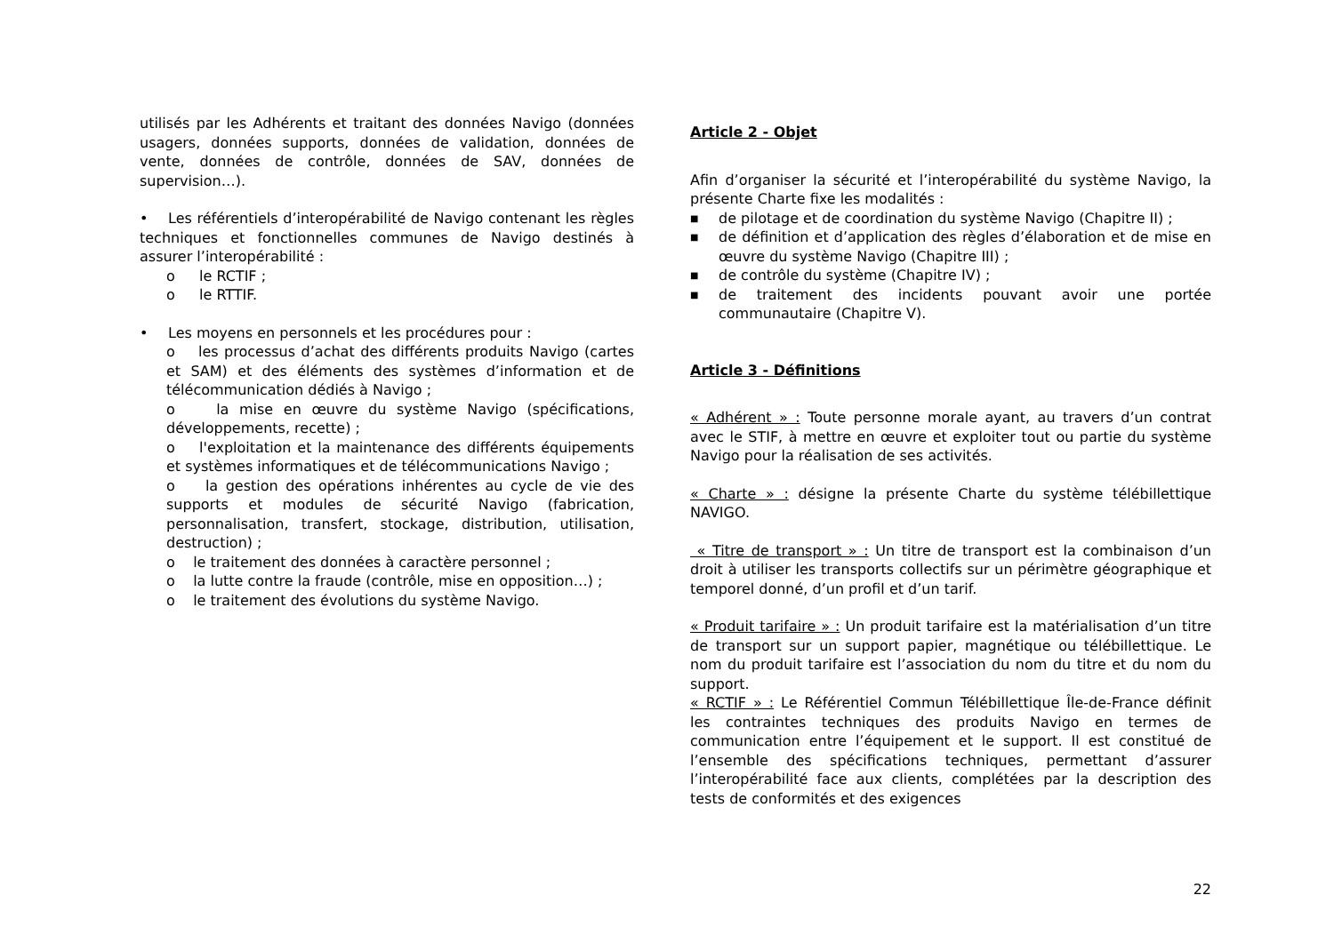utilisés par les Adhérents et traitant des données Navigo (données usagers, données supports, données de validation, données de vente, données de contrôle, données de SAV, données de supervision…).
• Les référentiels d’interopérabilité de Navigo contenant les règles techniques et fonctionnelles communes de Navigo destinés à assurer l’interopérabilité :
o le RCTIF ;
o le RTTIF.
• Les moyens en personnels et les procédures pour :
o les processus d’achat des différents produits Navigo (cartes et SAM) et des éléments des systèmes d’information et de télécommunication dédiés à Navigo ;
o la mise en œuvre du système Navigo (spécifications, développements, recette) ;
o l'exploitation et la maintenance des différents équipements et systèmes informatiques et de télécommunications Navigo ;
o la gestion des opérations inhérentes au cycle de vie des supports et modules de sécurité Navigo (fabrication, personnalisation, transfert, stockage, distribution, utilisation, destruction) ;
o le traitement des données à caractère personnel ;
o la lutte contre la fraude (contrôle, mise en opposition…) ;
o le traitement des évolutions du système Navigo.
Article 2 - Objet
Afin d’organiser la sécurité et l’interopérabilité du système Navigo, la présente Charte fixe les modalités :
■
de pilotage et de coordination du système Navigo (Chapitre II) ;
■
de définition et d’application des règles d’élaboration et de mise en œuvre du système Navigo (Chapitre III) ;
■
de contrôle du système (Chapitre IV) ;
■
de traitement des incidents pouvant avoir une portée communautaire (Chapitre V).
Article 3 - Définitions
« Adhérent » : Toute personne morale ayant, au travers d’un contrat avec le STIF, à mettre en œuvre et exploiter tout ou partie du système Navigo pour la réalisation de ses activités.
« Charte » : désigne la présente Charte du système télébillettique NAVIGO.
« Titre de transport » : Un titre de transport est la combinaison d’un droit à utiliser les transports collectifs sur un périmètre géographique et temporel donné, d’un profil et d’un tarif.
« Produit tarifaire » : Un produit tarifaire est la matérialisation d’un titre de transport sur un support papier, magnétique ou télébillettique. Le nom du produit tarifaire est l’association du nom du titre et du nom du support.
« RCTIF » : Le Référentiel Commun Télébillettique Île-de-France définit les contraintes techniques des produits Navigo en termes de communication entre l’équipement et le support. Il est constitué de l’ensemble des spécifications techniques, permettant d’assurer l’interopérabilité face aux clients, complétées par la description des tests de conformités et des exigences
22